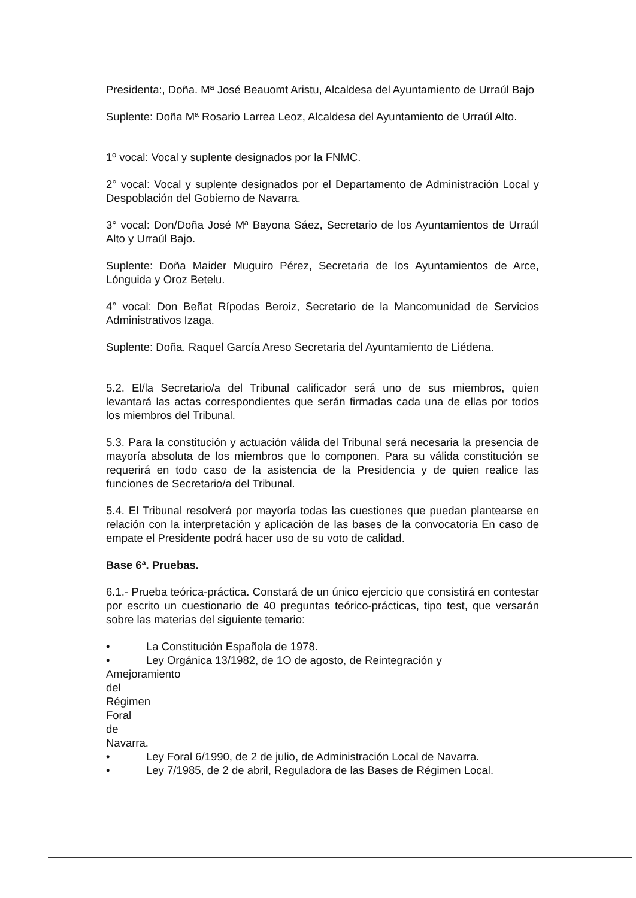Presidenta:, Doña. Mª José Beauomt Aristu, Alcaldesa del Ayuntamiento de Urraúl Bajo
Suplente: Doña Mª Rosario Larrea Leoz, Alcaldesa del Ayuntamiento de Urraúl Alto.
1º vocal: Vocal y suplente designados por la FNMC.
2° vocal: Vocal y suplente designados por el Departamento de Administración Local y Despoblación del Gobierno de Navarra.
3° vocal: Don/Doña José Mª Bayona Sáez, Secretario de los Ayuntamientos de Urraúl Alto y Urraúl Bajo.
Suplente: Doña Maider Muguiro Pérez, Secretaria de los Ayuntamientos de Arce, Lónguida y Oroz Betelu.
4° vocal: Don Beñat Rípodas Beroiz, Secretario de la Mancomunidad de Servicios Administrativos Izaga.
Suplente: Doña. Raquel García Areso Secretaria del Ayuntamiento de Liédena.
5.2. El/la Secretario/a del Tribunal calificador será uno de sus miembros, quien levantará las actas correspondientes que serán firmadas cada una de ellas por todos los miembros del Tribunal.
5.3. Para la constitución y actuación válida del Tribunal será necesaria la presencia de mayoría absoluta de los miembros que lo componen. Para su válida constitución se requerirá en todo caso de la asistencia de la Presidencia y de quien realice las funciones de Secretario/a del Tribunal.
5.4. El Tribunal resolverá por mayoría todas las cuestiones que puedan plantearse en relación con la interpretación y aplicación de las bases de la convocatoria En caso de empate el Presidente podrá hacer uso de su voto de calidad.
Base 6ª. Pruebas.
6.1.- Prueba teórica-práctica. Constará de un único ejercicio que consistirá en contestar por escrito un cuestionario de 40 preguntas teórico-prácticas, tipo test, que versarán sobre las materias del siguiente temario:
• La Constitución Española de 1978.
• Ley Orgánica 13/1982, de 1O de agosto, de Reintegración y
Amejoramiento del Régimen Foral de Navarra.
• Ley Foral 6/1990, de 2 de julio, de Administración Local de Navarra.
• Ley 7/1985, de 2 de abril, Reguladora de las Bases de Régimen Local.